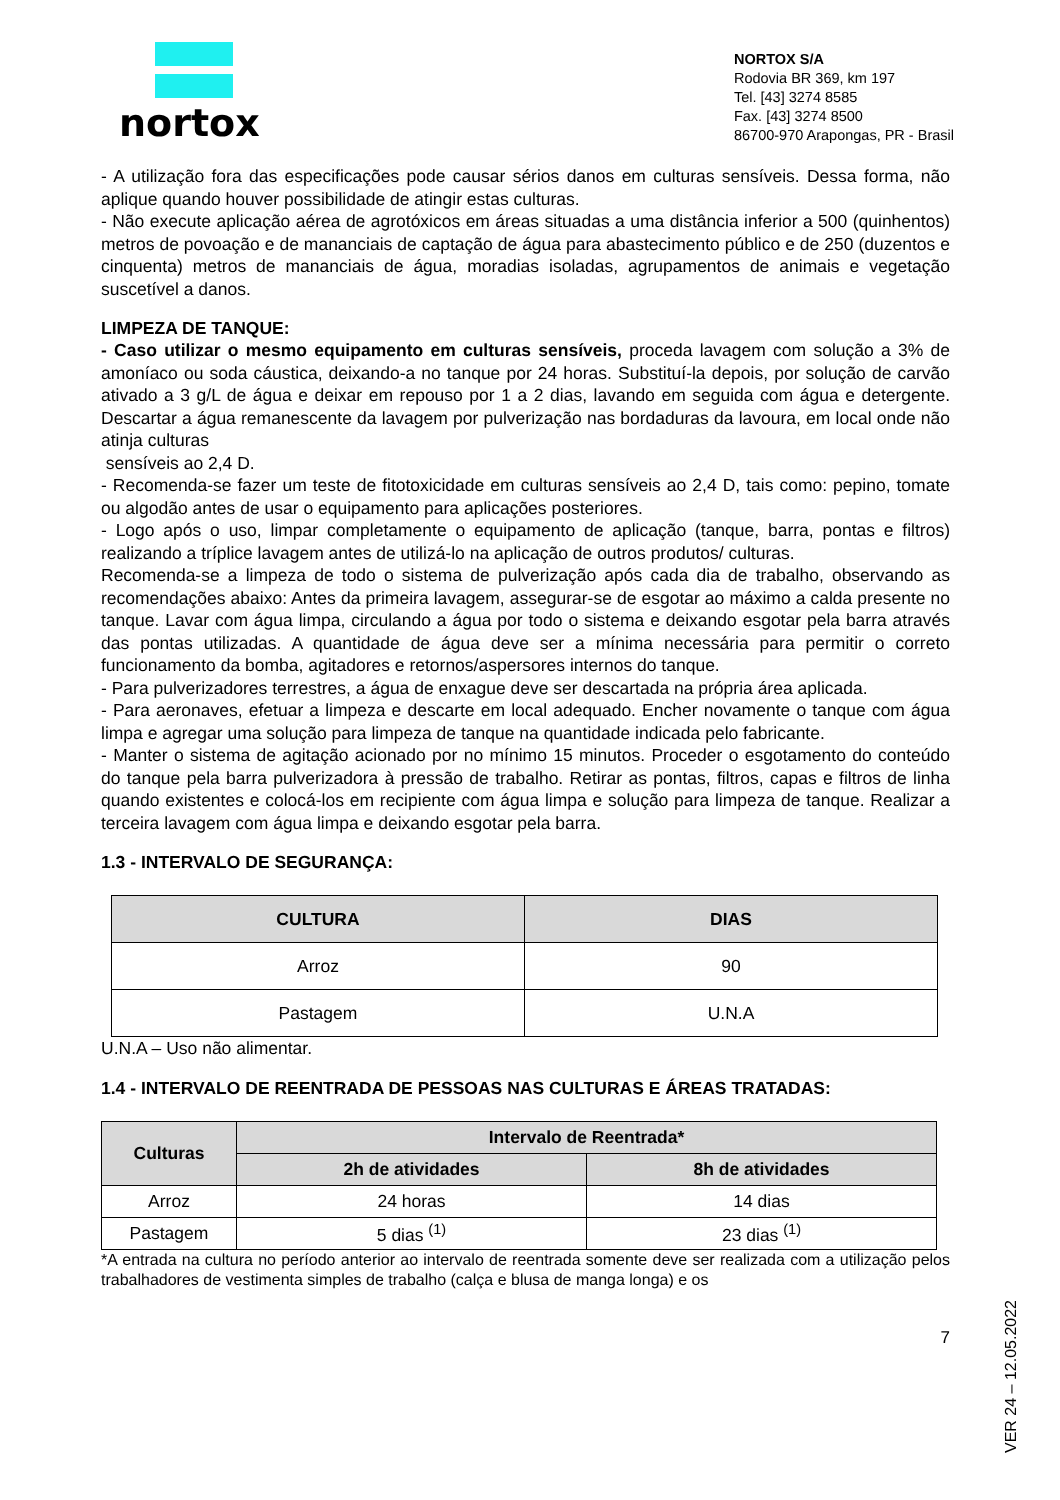nortox
NORTOX S/A
Rodovia BR 369, km 197
Tel. [43] 3274 8585
Fax. [43] 3274 8500
86700-970 Arapongas, PR - Brasil
- A utilização fora das especificações pode causar sérios danos em culturas sensíveis. Dessa forma, não aplique quando houver possibilidade de atingir estas culturas.
- Não execute aplicação aérea de agrotóxicos em áreas situadas a uma distância inferior a 500 (quinhentos) metros de povoação e de mananciais de captação de água para abastecimento público e de 250 (duzentos e cinquenta) metros de mananciais de água, moradias isoladas, agrupamentos de animais e vegetação suscetível a danos.
LIMPEZA DE TANQUE:
- Caso utilizar o mesmo equipamento em culturas sensíveis, proceda lavagem com solução a 3% de amoníaco ou soda cáustica, deixando-a no tanque por 24 horas. Substituí-la depois, por solução de carvão ativado a 3 g/L de água e deixar em repouso por 1 a 2 dias, lavando em seguida com água e detergente. Descartar a água remanescente da lavagem por pulverização nas bordaduras da lavoura, em local onde não atinja culturas
sensíveis ao 2,4 D.
- Recomenda-se fazer um teste de fitotoxicidade em culturas sensíveis ao 2,4 D, tais como: pepino, tomate ou algodão antes de usar o equipamento para aplicações posteriores.
- Logo após o uso, limpar completamente o equipamento de aplicação (tanque, barra, pontas e filtros) realizando a tríplice lavagem antes de utilizá-lo na aplicação de outros produtos/ culturas.
Recomenda-se a limpeza de todo o sistema de pulverização após cada dia de trabalho, observando as recomendações abaixo: Antes da primeira lavagem, assegurar-se de esgotar ao máximo a calda presente no tanque. Lavar com água limpa, circulando a água por todo o sistema e deixando esgotar pela barra através das pontas utilizadas. A quantidade de água deve ser a mínima necessária para permitir o correto funcionamento da bomba, agitadores e retornos/aspersores internos do tanque.
- Para pulverizadores terrestres, a água de enxague deve ser descartada na própria área aplicada.
- Para aeronaves, efetuar a limpeza e descarte em local adequado. Encher novamente o tanque com água limpa e agregar uma solução para limpeza de tanque na quantidade indicada pelo fabricante.
- Manter o sistema de agitação acionado por no mínimo 15 minutos. Proceder o esgotamento do conteúdo do tanque pela barra pulverizadora à pressão de trabalho. Retirar as pontas, filtros, capas e filtros de linha quando existentes e colocá-los em recipiente com água limpa e solução para limpeza de tanque. Realizar a terceira lavagem com água limpa e deixando esgotar pela barra.
1.3 - INTERVALO DE SEGURANÇA:
| CULTURA | DIAS |
| --- | --- |
| Arroz | 90 |
| Pastagem | U.N.A |
U.N.A – Uso não alimentar.
1.4 - INTERVALO DE REENTRADA DE PESSOAS NAS CULTURAS E ÁREAS TRATADAS:
| Culturas | Intervalo de Reentrada* | |
| --- | --- | --- |
| | 2h de atividades | 8h de atividades |
| Arroz | 24 horas | 14 dias |
| Pastagem | 5 dias <sup>(1)</sup> | 23 dias <sup>(1)</sup> |
*A entrada na cultura no período anterior ao intervalo de reentrada somente deve ser realizada com a utilização pelos trabalhadores de vestimenta simples de trabalho (calça e blusa de manga longa) e os
7
VER 24 – 12.05.2022